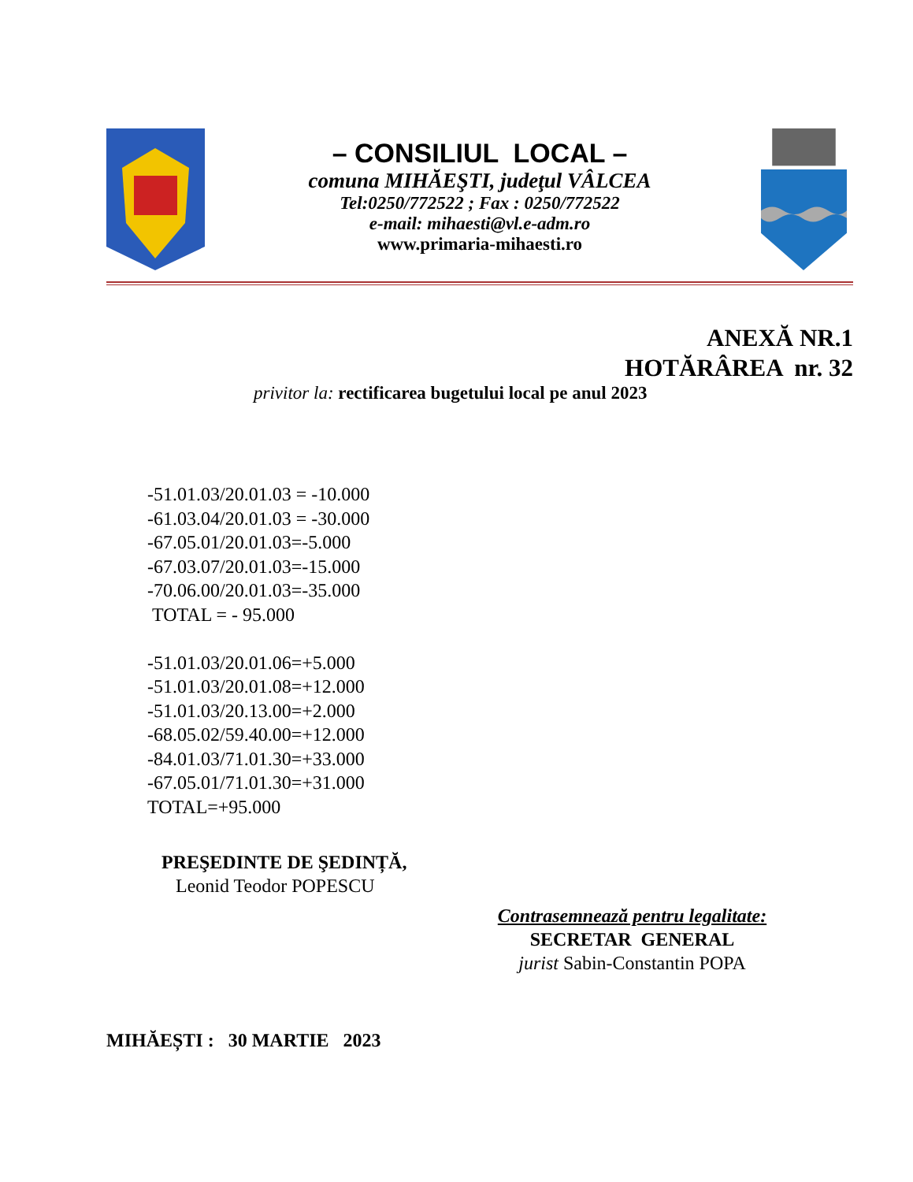– CONSILIUL LOCAL –
comuna MIHĂEŞTI, judeţul VÂLCEA
Tel:0250/772522 ; Fax : 0250/772522
e-mail: mihaesti@vl.e-adm.ro
www.primaria-mihaesti.ro
ANEXĂ NR.1
HOTĂRÂREA nr. 32
privitor la: rectificarea bugetului local pe anul 2023
-51.01.03/20.01.03 = -10.000
-61.03.04/20.01.03 = -30.000
-67.05.01/20.01.03=-5.000
-67.03.07/20.01.03=-15.000
-70.06.00/20.01.03=-35.000
TOTAL = - 95.000
-51.01.03/20.01.06=+5.000
-51.01.03/20.01.08=+12.000
-51.01.03/20.13.00=+2.000
-68.05.02/59.40.00=+12.000
-84.01.03/71.01.30=+33.000
-67.05.01/71.01.30=+31.000
TOTAL=+95.000
PREŞEDINTE DE ŞEDINȚĂ,
Leonid Teodor POPESCU
Contrasemnează pentru legalitate:
SECRETAR GENERAL
jurist Sabin-Constantin POPA
MIHĂEȘTI : 30 MARTIE 2023